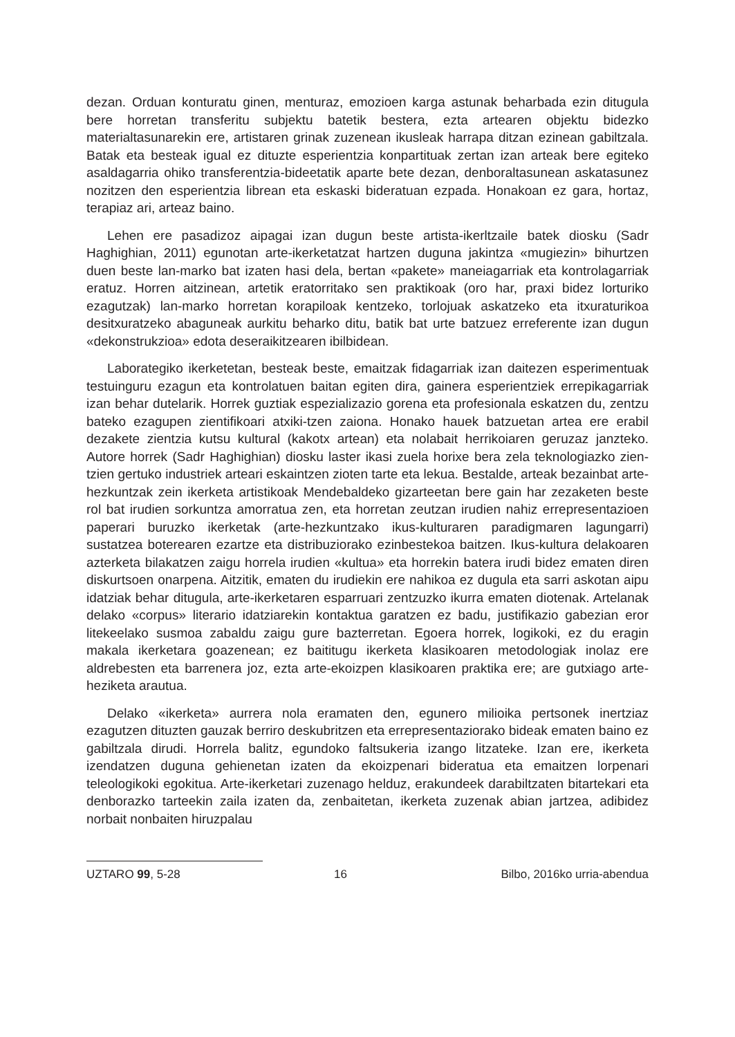dezan. Orduan konturatu ginen, menturaz, emozioen karga astunak beharbada ezin ditugula bere horretan transferitu subjektu batetik bestera, ezta artearen objektu bidezko materialtasunarekin ere, artistaren grinak zuzenean ikusleak harrapa ditzan ezinean gabiltzala. Batak eta besteak igual ez dituzte esperientzia konpartituak zertan izan arteak bere egiteko asaldagarria ohiko transferentzia-bideetatik aparte bete dezan, denboraltasunean askatasunez nozitzen den esperientzia librean eta eskaski bideratuan ezpada. Honakoan ez gara, hortaz, terapiaz ari, arteaz baino.
Lehen ere pasadizoz aipagai izan dugun beste artista-ikerltzaile batek diosku (Sadr Haghighian, 2011) egunotan arte-ikerketatzat hartzen duguna jakintza «mugiezin» bihurtzen duen beste lan-marko bat izaten hasi dela, bertan «pakete» maneiagarriak eta kontrolagarriak eratuz. Horren aitzinean, artetik eratorritako sen praktikoak (oro har, praxi bidez lorturiko ezagutzak) lan-marko horretan korapiloak kentzeko, torlojuak askatzeko eta itxuraturikoa desitxuratzeko abaguneak aurkitu beharko ditu, batik bat urte batzuez erreferente izan dugun «dekonstrukzioa» edota deseraikitzearen ibilbidean.
Laborategiko ikerketetan, besteak beste, emaitzak fidagarriak izan daitezen esperimentuak testuinguru ezagun eta kontrolatuen baitan egiten dira, gainera esperientziek errepikagarriak izan behar dutelarik. Horrek guztiak espezializazio gorena eta profesionala eskatzen du, zentzu bateko ezagupen zientifikoari atxiki-tzen zaiona. Honako hauek batzuetan artea ere erabil dezakete zientzia kutsu kultural (kakotx artean) eta nolabait herrikoiaren geruzaz janzteko. Autore horrek (Sadr Haghighian) diosku laster ikasi zuela horixe bera zela teknologiazko zien-tzien gertuko industriek arteari eskaintzen zioten tarte eta lekua. Bestalde, arteak bezainbat arte-hezkuntzak zein ikerketa artistikoak Mendebaldeko gizarteetan bere gain har zezaketen beste rol bat irudien sorkuntza amorratua zen, eta horretan zeutzan irudien nahiz errepresentazioen paperari buruzko ikerketak (arte-hezkuntzako ikus-kulturaren paradigmaren lagungarri) sustatzea boterearen ezartze eta distribuziorako ezinbestekoa baitzen. Ikus-kultura delakoaren azterketa bilakatzen zaigu horrela irudien «kultua» eta horrekin batera irudi bidez ematen diren diskurtsoen onarpena. Aitzitik, ematen du irudiekin ere nahikoa ez dugula eta sarri askotan aipu idatziak behar ditugula, arte-ikerketaren esparruari zentzuzko ikurra ematen diotenak. Artelanak delako «corpus» literario idatziarekin kontaktua garatzen ez badu, justifikazio gabezian eror litekeelako susmoa zabaldu zaigu gure bazterretan. Egoera horrek, logikoki, ez du eragin makala ikerketara goazenean; ez baititugu ikerketa klasikoaren metodologiak inolaz ere aldrebesten eta barrenera joz, ezta arte-ekoizpen klasikoaren praktika ere; are gutxiago arte-heziketa arautua.
Delako «ikerketa» aurrera nola eramaten den, egunero milioika pertsonek inertziaz ezagutzen dituzten gauzak berriro deskubritzen eta errepresentaziorako bideak ematen baino ez gabiltzala dirudi. Horrela balitz, egundoko faltsukeria izango litzateke. Izan ere, ikerketa izendatzen duguna gehienetan izaten da ekoizpenari bideratua eta emaitzen lorpenari teleologikoki egokitua. Arte-ikerketari zuzenago helduz, erakundeek darabiltzaten bitartekari eta denborazko tarteekin zaila izaten da, zenbaitetan, ikerketa zuzenak abian jartzea, adibidez norbait nonbaiten hiruzpalau
UZTARO 99, 5-28 16 Bilbo, 2016ko urria-abendua